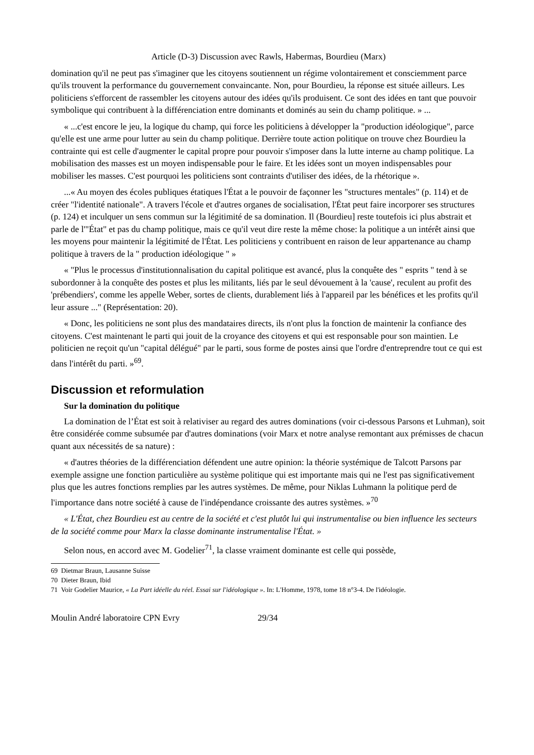Article (D-3) Discussion avec Rawls, Habermas, Bourdieu (Marx)
domination qu'il ne peut pas s'imaginer que les citoyens soutiennent un régime volontairement et consciemment parce qu'ils trouvent la performance du gouvernement convaincante. Non, pour Bourdieu, la réponse est située ailleurs. Les politiciens s'efforcent de rassembler les citoyens autour des idées qu'ils produisent. Ce sont des idées en tant que pouvoir symbolique qui contribuent à la différenciation entre dominants et dominés au sein du champ politique. » ...
« ...c'est encore le jeu, la logique du champ, qui force les politiciens à développer la "production idéologique", parce qu'elle est une arme pour lutter au sein du champ politique. Derrière toute action politique on trouve chez Bourdieu la contrainte qui est celle d'augmenter le capital propre pour pouvoir s'imposer dans la lutte interne au champ politique. La mobilisation des masses est un moyen indispensable pour le faire. Et les idées sont un moyen indispensables pour mobiliser les masses. C'est pourquoi les politiciens sont contraints d'utiliser des idées, de la rhétorique ».
...« Au moyen des écoles publiques étatiques l'État a le pouvoir de façonner les "structures mentales" (p. 114) et de créer "l'identité nationale". A travers l'école et d'autres organes de socialisation, l'État peut faire incorporer ses structures (p. 124) et inculquer un sens commun sur la légitimité de sa domination. Il (Bourdieu] reste toutefois ici plus abstrait et parle de l'"État" et pas du champ politique, mais ce qu'il veut dire reste la même chose: la politique a un intérêt ainsi que les moyens pour maintenir la légitimité de l'État. Les politiciens y contribuent en raison de leur appartenance au champ politique à travers de la " production idéologique " »
« "Plus le processus d'institutionnalisation du capital politique est avancé, plus la conquête des " esprits " tend à se subordonner à la conquête des postes et plus les militants, liés par le seul dévouement à la 'cause', reculent au profit des 'prébendiers', comme les appelle Weber, sortes de clients, durablement liés à l'appareil par les bénéfices et les profits qu'il leur assure ..." (Représentation: 20).
« Donc, les politiciens ne sont plus des mandataires directs, ils n'ont plus la fonction de maintenir la confiance des citoyens. C'est maintenant le parti qui jouit de la croyance des citoyens et qui est responsable pour son maintien. Le politicien ne reçoit qu'un "capital délégué" par le parti, sous forme de postes ainsi que l'ordre d'entreprendre tout ce qui est dans l'intérêt du parti. »<sup>69</sup>.
Discussion et reformulation
Sur la domination du politique
La domination de l’État est soit à relativiser au regard des autres dominations (voir ci-dessous Parsons et Luhman), soit être considérée comme subsumée par d'autres dominations (voir Marx et notre analyse remontant aux prémisses de chacun quant aux nécessités de sa nature) :
« d'autres théories de la différenciation défendent une autre opinion: la théorie systémique de Talcott Parsons par exemple assigne une fonction particulière au système politique qui est importante mais qui ne l'est pas significativement plus que les autres fonctions remplies par les autres systèmes. De même, pour Niklas Luhmann la politique perd de l'importance dans notre société à cause de l'indépendance croissante des autres systèmes. »<sup>70</sup>
« L'État, chez Bourdieu est au centre de la société et c'est plutôt lui qui instrumentalise ou bien influence les secteurs de la société comme pour Marx la classe dominante instrumentalise l'État. »
Selon nous, en accord avec M. Godelier<sup>71</sup>, la classe vraiment dominante est celle qui possède,
69 Dietmar Braun, Lausanne Suisse
70 Dieter Braun, Ibid
71 Voir Godelier Maurice, « La Part idéelle du réel. Essai sur l'idéologique ». In: L'Homme, 1978, tome 18 n°3-4. De l'idéologie.
Moulin André laboratoire CPN Evry 29/34